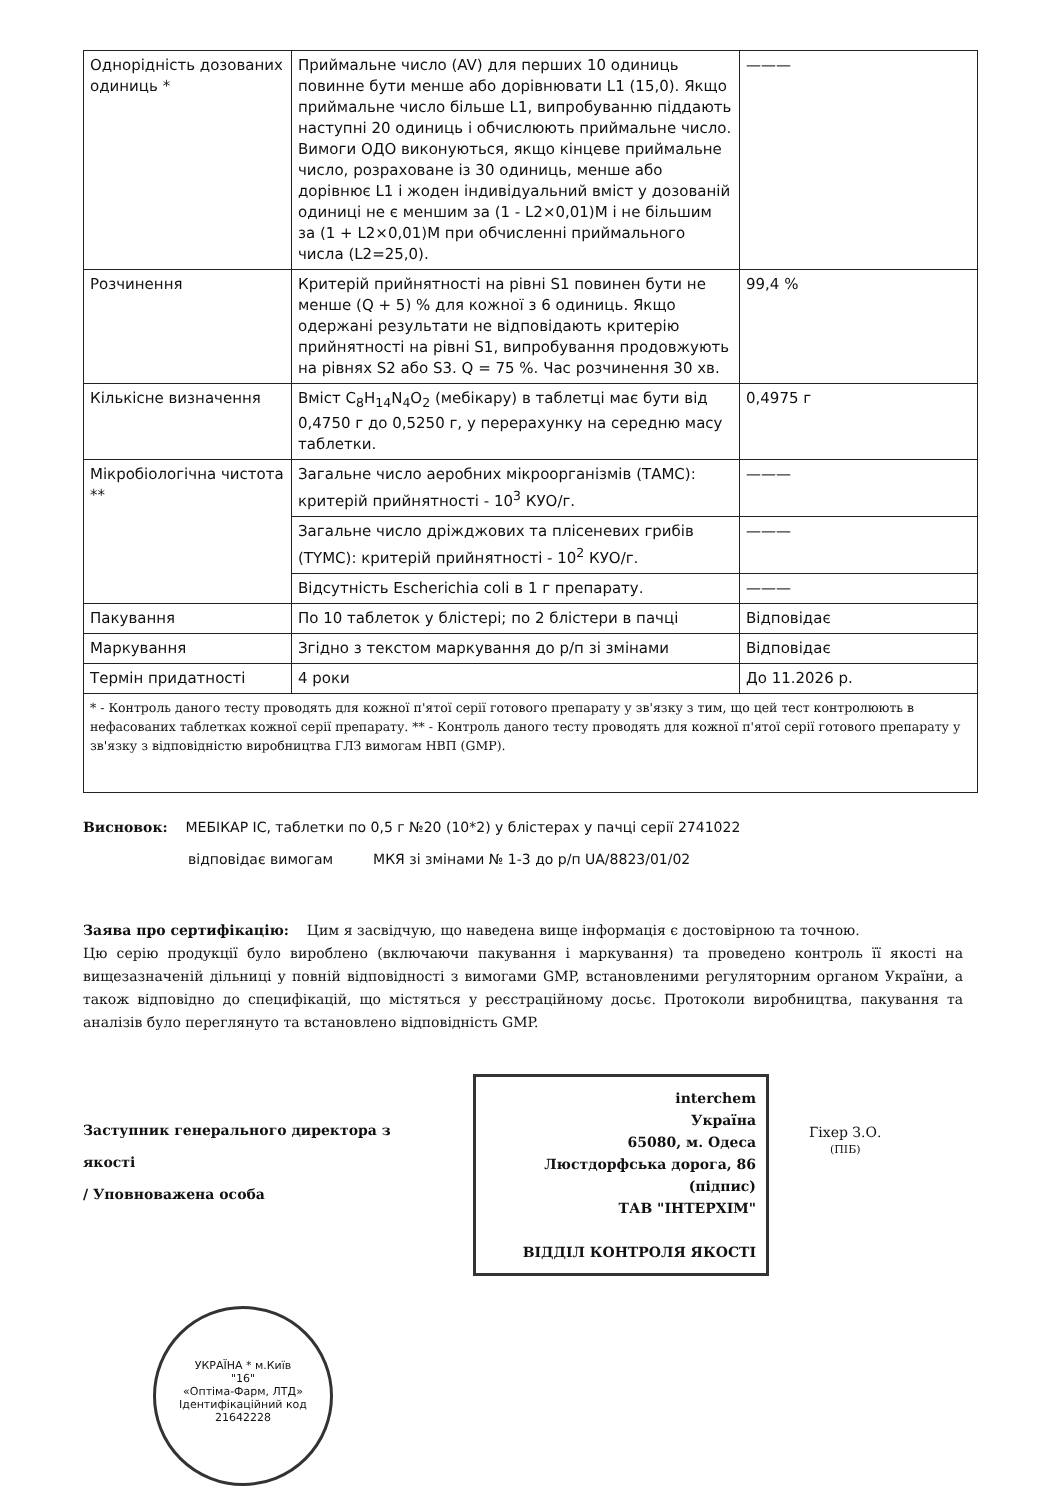| Однорідність дозованих одиниць * | Приймальне число (AV) для перших 10 одиниць повинне бути менше або дорівнювати L1 (15,0). Якщо приймальне число більше L1, випробуванню піддають наступні 20 одиниць і обчислюють приймальне число. Вимоги ОДО виконуються, якщо кінцеве приймальне число, розраховане із 30 одиниць, менше або дорівнює L1 і жоден індивідуальний вміст у дозованій одиниці не є меншим за (1 - L2×0,01)M і не більшим за (1 + L2×0,01)M при обчисленні приймального числа (L2=25,0). | ——— |
| Розчинення | Критерій прийнятності на рівні S1 повинен бути не менше (Q + 5) % для кожної з 6 одиниць. Якщо одержані результати не відповідають критерію прийнятності на рівні S1, випробування продовжують на рівнях S2 або S3. Q = 75 %. Час розчинення 30 хв. | 99,4 % |
| Кількісне визначення | Вміст C<sub>8</sub>H<sub>14</sub>N<sub>4</sub>O<sub>2</sub> (мебікару) в таблетці має бути від 0,4750 г до 0,5250 г, у перерахунку на середню масу таблетки. | 0,4975 г |
| Мікробіологічна чистота ** | Загальне число аеробних мікроорганізмів (ТАМС): критерій прийнятності - 10<sup>3</sup> КУО/г. | ——— |
| | Загальне число дріжджових та плісеневих грибів (TYMC): критерій прийнятності - 10<sup>2</sup> КУО/г. | ——— |
| | Відсутність Escherichia coli в 1 г препарату. | ——— |
| Пакування | По 10 таблеток у блістері; по 2 блістери в пачці | Відповідає |
| Маркування | Згідно з текстом маркування до р/п зі змінами | Відповідає |
| Термін придатності | 4 роки | До 11.2026 р. |
| * - Контроль даного тесту проводять для кожної п'ятої серії готового препарату у зв'язку з тим, що цей тест контролюють в нефасованих таблетках кожної серії препарату. ** - Контроль даного тесту проводять для кожної п'ятої серії готового препарату у зв'язку з відповідністю виробництва ГЛЗ вимогам НВП (GMP). | | |
Висновок: МЕБІКАР ІС, таблетки по 0,5 г №20 (10*2) у блістерах у пачці серії 2741022
відповідає вимогам МКЯ зі змінами № 1-3 до р/п UA/8823/01/02
Заява про сертифікацію: Цим я засвідчую, що наведена вище інформація є достовірною та точною.
Цю серію продукції було вироблено (включаючи пакування і маркування) та проведено контроль її якості на вищезазначеній дільниці у повній відповідності з вимогами GMP, встановленими регуляторним органом України, а також відповідно до специфікацій, що містяться у реєстраційному досьє. Протоколи виробництва, пакування та аналізів було переглянуто та встановлено відповідність GMP.
Заступник генерального директора з якості
/ Уповноважена особа
interchem
Україна
65080, м. Одеса
Люстдорфська дорога, 86
(підпис)
ТАВ "ІНТЕРХІМ"
ВІДДІЛ КОНТРОЛЯ ЯКОСТІ
Гіхер З.О.
(ПІБ)
УКРАЇНА * м.Київ
"16"
«Оптіма-Фарм, ЛТД»
Ідентифікаційний код
21642228